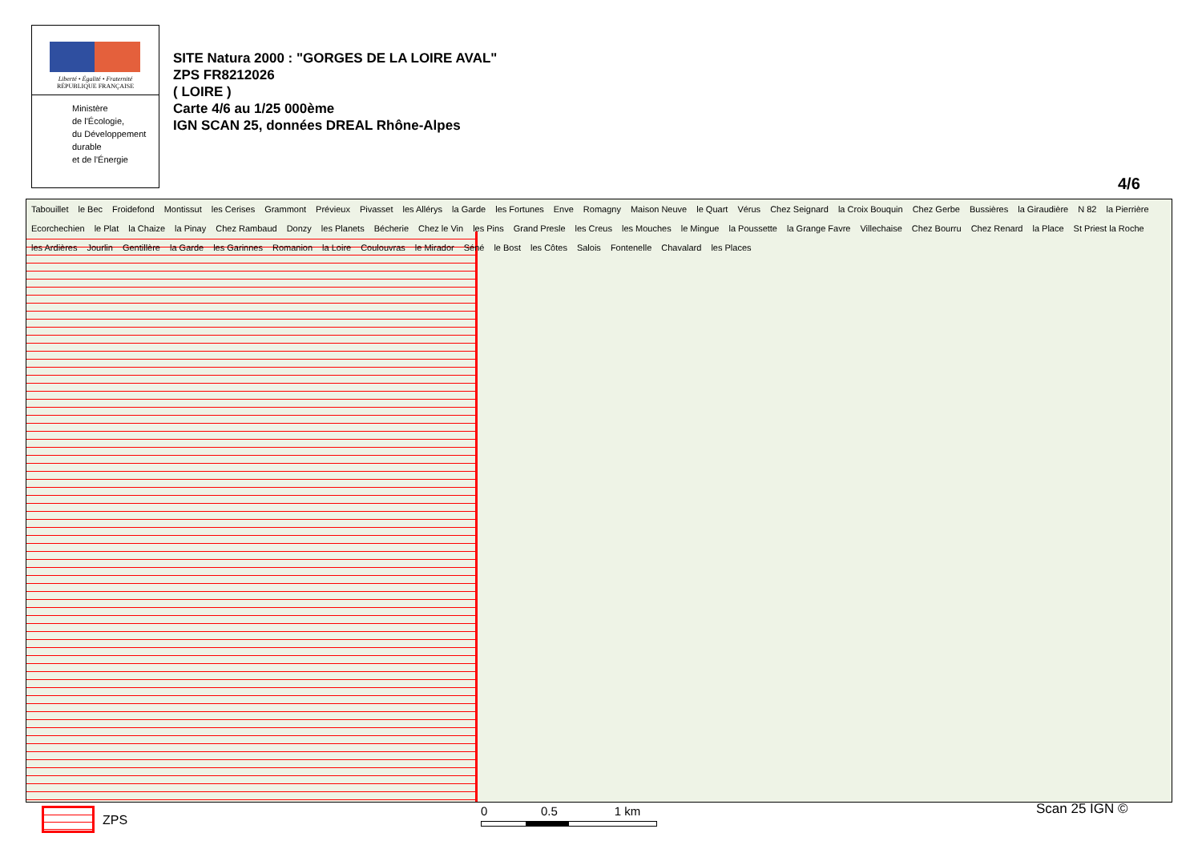Liberté • Égalité • Fraternité
RÉPUBLIQUE FRANÇAISE
Ministère
de l'Écologie,
du Développement
durable
et de l'Énergie
SITE Natura 2000 : "GORGES DE LA LOIRE AVAL"
ZPS FR8212026
( LOIRE )
Carte 4/6 au 1/25 000ème
IGN SCAN 25, données DREAL Rhône-Alpes
4/6
Tabouillet le Bec Froidefond Montissut les Cerises Grammont Prévieux Pivasset les Allérys la Garde les Fortunes Enve Romagny Maison Neuve le Quart Vérus Chez Seignard la Croix Bouquin Chez Gerbe Bussières la Giraudière N 82 la Pierrière Ecorchechien le Plat la Chaize la Pinay Chez Rambaud Donzy les Planets Bécherie Chez le Vin les Pins Grand Presle les Creus les Mouches le Mingue la Poussette la Grange Favre Villechaise Chez Bourru Chez Renard la Place St Priest la Roche les Ardières Jourlin Gentillère la Garde les Garinnes Romanion la Loire Coulouvras le Mirador Séné le Bost les Côtes Salois Fontenelle Chavalard les Places
ZPS
0 0.5 1 km
Scan 25 IGN ©